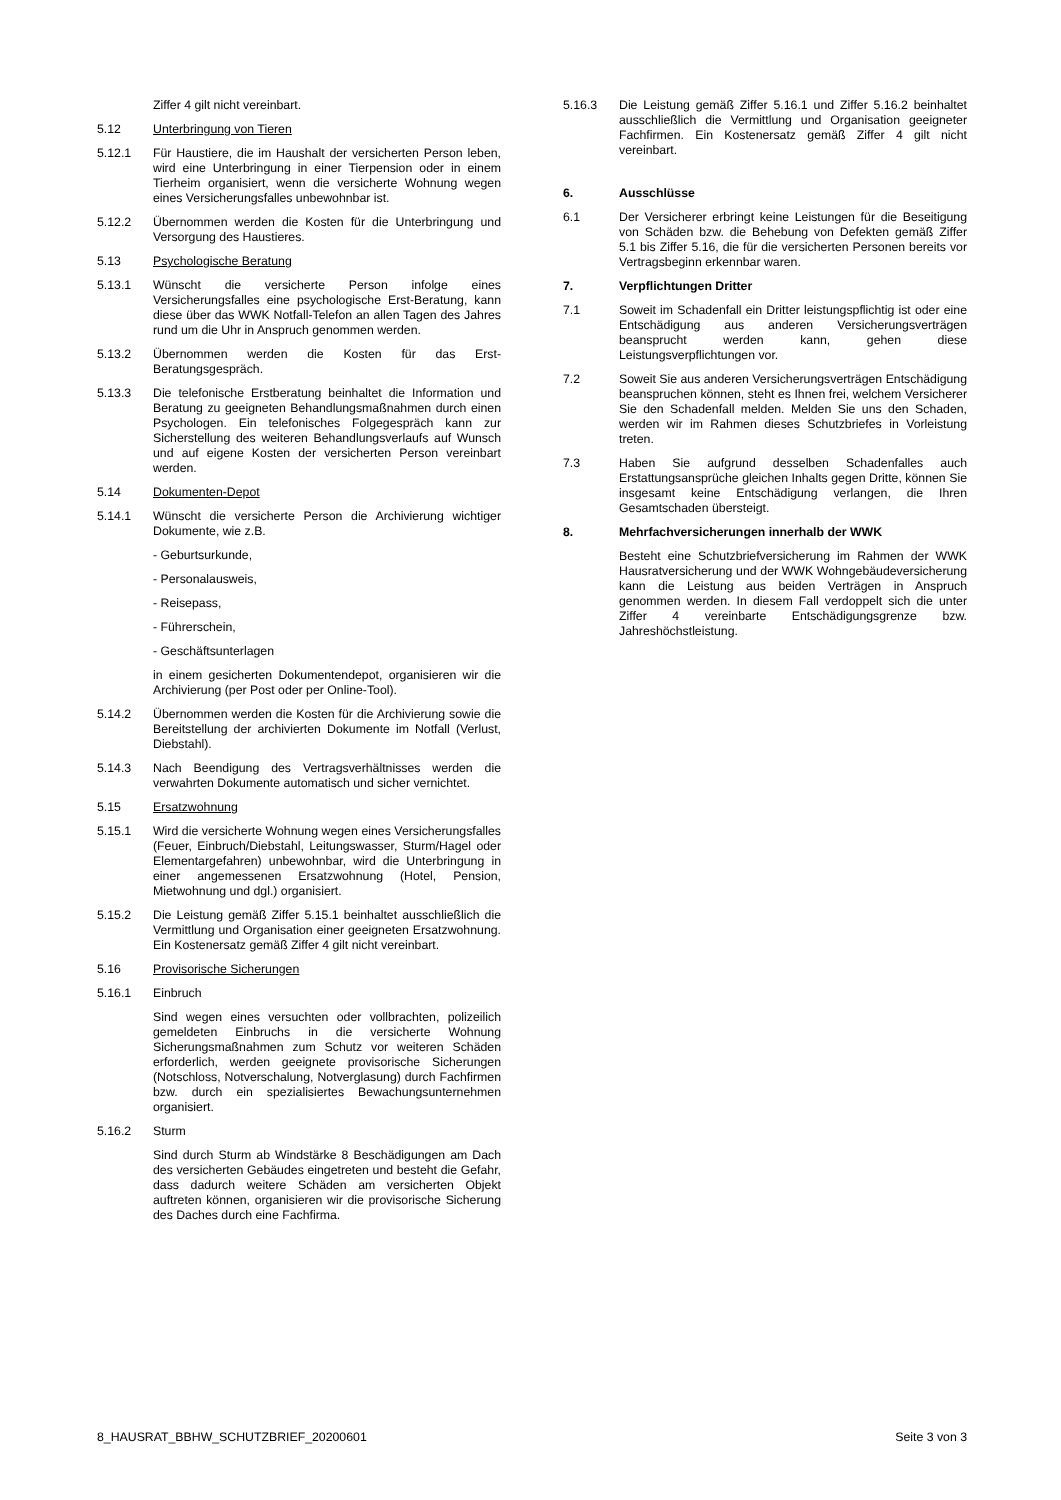Ziffer 4 gilt nicht vereinbart.
5.12 Unterbringung von Tieren
5.12.1 Für Haustiere, die im Haushalt der versicherten Person leben, wird eine Unterbringung in einer Tierpension oder in einem Tierheim organisiert, wenn die versicherte Wohnung wegen eines Versicherungsfalles unbewohnbar ist.
5.12.2 Übernommen werden die Kosten für die Unterbringung und Versorgung des Haustieres.
5.13 Psychologische Beratung
5.13.1 Wünscht die versicherte Person infolge eines Versicherungsfalles eine psychologische Erst-Beratung, kann diese über das WWK Notfall-Telefon an allen Tagen des Jahres rund um die Uhr in Anspruch genommen werden.
5.13.2 Übernommen werden die Kosten für das Erst-Beratungsgespräch.
5.13.3 Die telefonische Erstberatung beinhaltet die Information und Beratung zu geeigneten Behandlungsmaßnahmen durch einen Psychologen. Ein telefonisches Folgegespräch kann zur Sicherstellung des weiteren Behandlungsverlaufs auf Wunsch und auf eigene Kosten der versicherten Person vereinbart werden.
5.14 Dokumenten-Depot
5.14.1 Wünscht die versicherte Person die Archivierung wichtiger Dokumente, wie z.B.
- Geburtsurkunde,
- Personalausweis,
- Reisepass,
- Führerschein,
- Geschäftsunterlagen
in einem gesicherten Dokumentendepot, organisieren wir die Archivierung (per Post oder per Online-Tool).
5.14.2 Übernommen werden die Kosten für die Archivierung sowie die Bereitstellung der archivierten Dokumente im Notfall (Verlust, Diebstahl).
5.14.3 Nach Beendigung des Vertragsverhältnisses werden die verwahrten Dokumente automatisch und sicher vernichtet.
5.15 Ersatzwohnung
5.15.1 Wird die versicherte Wohnung wegen eines Versicherungsfalles (Feuer, Einbruch/Diebstahl, Leitungswasser, Sturm/Hagel oder Elementargefahren) unbewohnbar, wird die Unterbringung in einer angemessenen Ersatzwohnung (Hotel, Pension, Mietwohnung und dgl.) organisiert.
5.15.2 Die Leistung gemäß Ziffer 5.15.1 beinhaltet ausschließlich die Vermittlung und Organisation einer geeigneten Ersatzwohnung. Ein Kostenersatz gemäß Ziffer 4 gilt nicht vereinbart.
5.16 Provisorische Sicherungen
5.16.1 Einbruch
Sind wegen eines versuchten oder vollbrachten, polizeilich gemeldeten Einbruchs in die versicherte Wohnung Sicherungsmaßnahmen zum Schutz vor weiteren Schäden erforderlich, werden geeignete provisorische Sicherungen (Notschloss, Notverschalung, Notverglasung) durch Fachfirmen bzw. durch ein spezialisiertes Bewachungsunternehmen organisiert.
5.16.2 Sturm
Sind durch Sturm ab Windstärke 8 Beschädigungen am Dach des versicherten Gebäudes eingetreten und besteht die Gefahr, dass dadurch weitere Schäden am versicherten Objekt auftreten können, organisieren wir die provisorische Sicherung des Daches durch eine Fachfirma.
5.16.3 Die Leistung gemäß Ziffer 5.16.1 und Ziffer 5.16.2 beinhaltet ausschließlich die Vermittlung und Organisation geeigneter Fachfirmen. Ein Kostenersatz gemäß Ziffer 4 gilt nicht vereinbart.
6. Ausschlüsse
6.1 Der Versicherer erbringt keine Leistungen für die Beseitigung von Schäden bzw. die Behebung von Defekten gemäß Ziffer 5.1 bis Ziffer 5.16, die für die versicherten Personen bereits vor Vertragsbeginn erkennbar waren.
7. Verpflichtungen Dritter
7.1 Soweit im Schadenfall ein Dritter leistungspflichtig ist oder eine Entschädigung aus anderen Versicherungsverträgen beansprucht werden kann, gehen diese Leistungsverpflichtungen vor.
7.2 Soweit Sie aus anderen Versicherungsverträgen Entschädigung beanspruchen können, steht es Ihnen frei, welchem Versicherer Sie den Schadenfall melden. Melden Sie uns den Schaden, werden wir im Rahmen dieses Schutzbriefes in Vorleistung treten.
7.3 Haben Sie aufgrund desselben Schadenfalles auch Erstattungsansprüche gleichen Inhalts gegen Dritte, können Sie insgesamt keine Entschädigung verlangen, die Ihren Gesamtschaden übersteigt.
8. Mehrfachversicherungen innerhalb der WWK
Besteht eine Schutzbriefversicherung im Rahmen der WWK Hausratversicherung und der WWK Wohngebäudeversicherung kann die Leistung aus beiden Verträgen in Anspruch genommen werden. In diesem Fall verdoppelt sich die unter Ziffer 4 vereinbarte Entschädigungsgrenze bzw. Jahreshöchstleistung.
8_HAUSRAT_BBHW_SCHUTZBRIEF_20200601 Seite 3 von 3